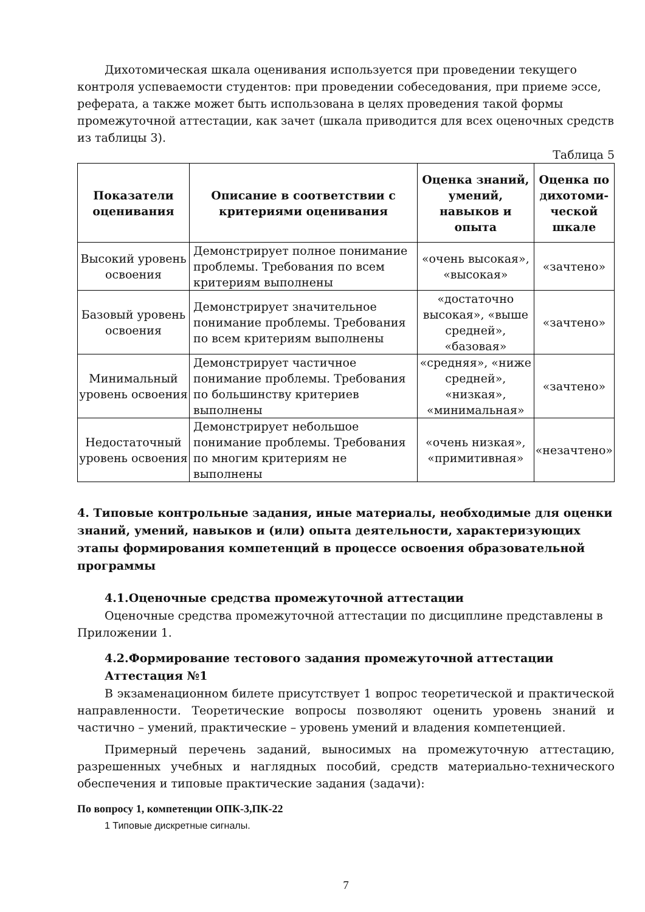Дихотомическая шкала оценивания используется при проведении текущего контроля успеваемости студентов: при проведении собеседования, при приеме эссе, реферата, а также может быть использована в целях проведения такой формы промежуточной аттестации, как зачет (шкала приводится для всех оценочных средств из таблицы 3).
Таблица 5
| Показатели оценивания | Описание в соответствии с критериями оценивания | Оценка знаний, умений, навыков и опыта | Оценка по дихотоми-ческой шкале |
| --- | --- | --- | --- |
| Высокий уровень освоения | Демонстрирует полное понимание проблемы. Требования по всем критериям выполнены | «очень высокая», «высокая» | «зачтено» |
| Базовый уровень освоения | Демонстрирует значительное понимание проблемы. Требования по всем критериям выполнены | «достаточно высокая», «выше средней», «базовая» | «зачтено» |
| Минимальный уровень освоения | Демонстрирует частичное понимание проблемы. Требования по большинству критериев выполнены | «средняя», «ниже средней», «низкая», «минимальная» | «зачтено» |
| Недостаточный уровень освоения | Демонстрирует небольшое понимание проблемы. Требования по многим критериям не выполнены | «очень низкая», «примитивная» | «незачтено» |
4. Типовые контрольные задания, иные материалы, необходимые для оценки знаний, умений, навыков и (или) опыта деятельности, характеризующих этапы формирования компетенций в процессе освоения образовательной программы
4.1.Оценочные средства промежуточной аттестации
Оценочные средства промежуточной аттестации по дисциплине представлены в Приложении 1.
4.2.Формирование тестового задания промежуточной аттестации
Аттестация №1
В экзаменационном билете присутствует 1 вопрос теоретической и практической направленности. Теоретические вопросы позволяют оценить уровень знаний и частично – умений, практические – уровень умений и владения компетенцией.
Примерный перечень заданий, выносимых на промежуточную аттестацию, разрешенных учебных и наглядных пособий, средств материально-технического обеспечения и типовые практические задания (задачи):
По вопросу 1, компетенции ОПК-3,ПК-22
1 Типовые дискретные сигналы.
7